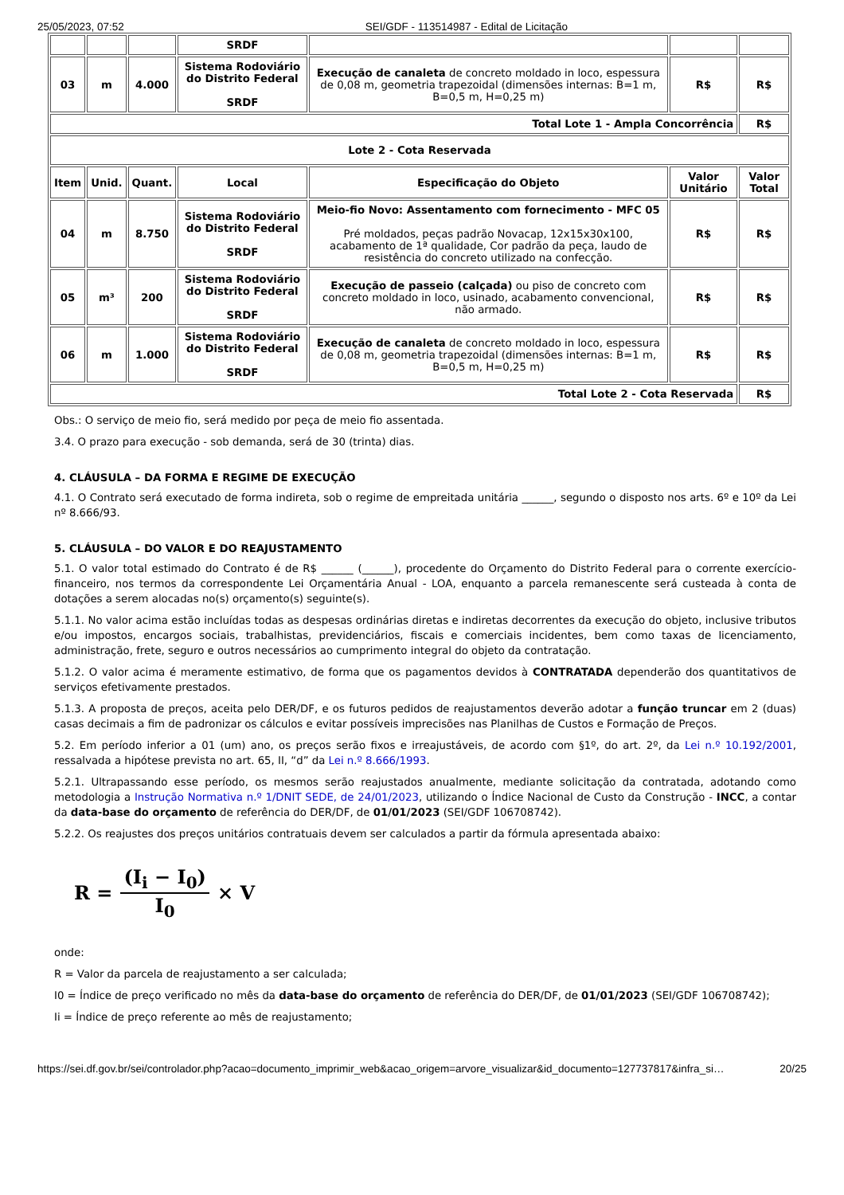25/05/2023, 07:52 SEI/GDF - 113514987 - Edital de Licitação
| | | | SRDF | | | |
| 03 | m | 4.000 | Sistema Rodoviário do Distrito Federal SRDF | Execução de canaleta de concreto moldado in loco, espessura de 0,08 m, geometria trapezoidal (dimensões internas: B=1 m, B=0,5 m, H=0,25 m) | R$ | R$ |
| Total Lote 1 - Ampla Concorrência | | | | | | R$ |
| Lote 2 - Cota Reservada | | | | | | |
| Item | Unid. | Quant. | Local | Especificação do Objeto | Valor Unitário | Valor Total |
| 04 | m | 8.750 | Sistema Rodoviário do Distrito Federal SRDF | Meio-fio Novo: Assentamento com fornecimento - MFC 05 Pré moldados, peças padrão Novacap, 12x15x30x100, acabamento de 1ª qualidade, Cor padrão da peça, laudo de resistência do concreto utilizado na confecção. | R$ | R$ |
| 05 | m³ | 200 | Sistema Rodoviário do Distrito Federal SRDF | Execução de passeio (calçada) ou piso de concreto com concreto moldado in loco, usinado, acabamento convencional, não armado. | R$ | R$ |
| 06 | m | 1.000 | Sistema Rodoviário do Distrito Federal SRDF | Execução de canaleta de concreto moldado in loco, espessura de 0,08 m, geometria trapezoidal (dimensões internas: B=1 m, B=0,5 m, H=0,25 m) | R$ | R$ |
| Total Lote 2 - Cota Reservada | | | | | | R$ |
Obs.: O serviço de meio fio, será medido por peça de meio fio assentada.
3.4. O prazo para execução - sob demanda, será de 30 (trinta) dias.
4. CLÁUSULA – DA FORMA E REGIME DE EXECUÇÃO
4.1. O Contrato será executado de forma indireta, sob o regime de empreitada unitária ______, segundo o disposto nos arts. 6º e 10º da Lei nº 8.666/93.
5. CLÁUSULA – DO VALOR E DO REAJUSTAMENTO
5.1. O valor total estimado do Contrato é de R$ ______ (______), procedente do Orçamento do Distrito Federal para o corrente exercício-financeiro, nos termos da correspondente Lei Orçamentária Anual - LOA, enquanto a parcela remanescente será custeada à conta de dotações a serem alocadas no(s) orçamento(s) seguinte(s).
5.1.1. No valor acima estão incluídas todas as despesas ordinárias diretas e indiretas decorrentes da execução do objeto, inclusive tributos e/ou impostos, encargos sociais, trabalhistas, previdenciários, fiscais e comerciais incidentes, bem como taxas de licenciamento, administração, frete, seguro e outros necessários ao cumprimento integral do objeto da contratação.
5.1.2. O valor acima é meramente estimativo, de forma que os pagamentos devidos à CONTRATADA dependerão dos quantitativos de serviços efetivamente prestados.
5.1.3. A proposta de preços, aceita pelo DER/DF, e os futuros pedidos de reajustamentos deverão adotar a função truncar em 2 (duas) casas decimais a fim de padronizar os cálculos e evitar possíveis imprecisões nas Planilhas de Custos e Formação de Preços.
5.2. Em período inferior a 01 (um) ano, os preços serão fixos e irreajustáveis, de acordo com §1º, do art. 2º, da Lei n.º 10.192/2001, ressalvada a hipótese prevista no art. 65, II, “d” da Lei n.º 8.666/1993.
5.2.1. Ultrapassando esse período, os mesmos serão reajustados anualmente, mediante solicitação da contratada, adotando como metodologia a Instrução Normativa n.º 1/DNIT SEDE, de 24/01/2023, utilizando o Índice Nacional de Custo da Construção - INCC, a contar da data-base do orçamento de referência do DER/DF, de 01/01/2023 (SEI/GDF 106708742).
5.2.2. Os reajustes dos preços unitários contratuais devem ser calculados a partir da fórmula apresentada abaixo:
R = (I<sub>i</sub> − I<sub>0</sub>) I<sub>0</sub> × V
onde:
R = Valor da parcela de reajustamento a ser calculada;
I0 = Índice de preço verificado no mês da data-base do orçamento de referência do DER/DF, de 01/01/2023 (SEI/GDF 106708742);
Ii = Índice de preço referente ao mês de reajustamento;
https://sei.df.gov.br/sei/controlador.php?acao=documento_imprimir_web&acao_origem=arvore_visualizar&id_documento=127737817&infra_si… 20/25